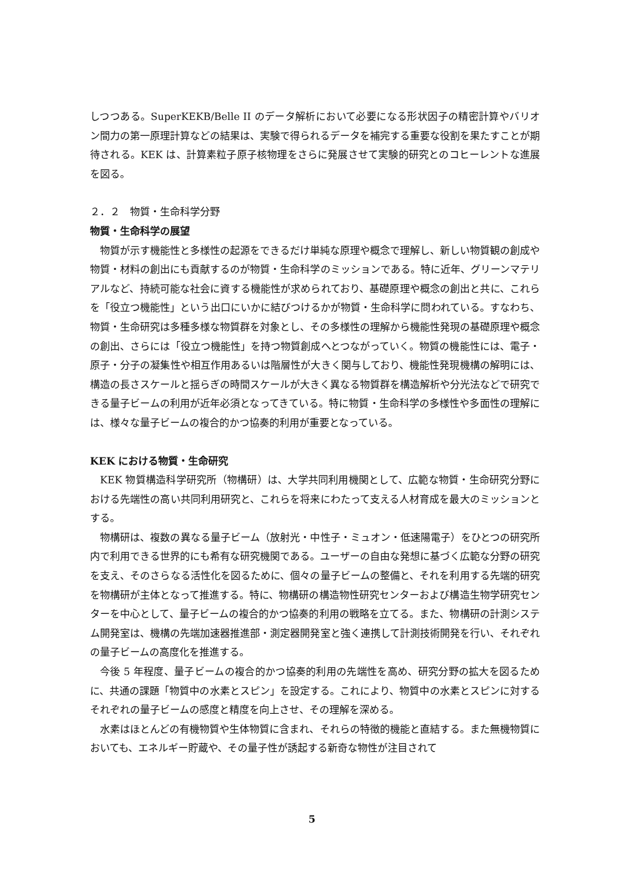しつつある。SuperKEKB/Belle II のデータ解析において必要になる形状因子の精密計算やバリオン間力の第一原理計算などの結果は、実験で得られるデータを補完する重要な役割を果たすことが期待される。KEK は、計算素粒子原子核物理をさらに発展させて実験的研究とのコヒーレントな進展を図る。
２．２　物質・生命科学分野
物質・生命科学の展望
物質が示す機能性と多様性の起源をできるだけ単純な原理や概念で理解し、新しい物質観の創成や物質・材料の創出にも貢献するのが物質・生命科学のミッションである。特に近年、グリーンマテリアルなど、持続可能な社会に資する機能性が求められており、基礎原理や概念の創出と共に、これらを「役立つ機能性」という出口にいかに結びつけるかが物質・生命科学に問われている。すなわち、物質・生命研究は多種多様な物質群を対象とし、その多様性の理解から機能性発現の基礎原理や概念の創出、さらには「役立つ機能性」を持つ物質創成へとつながっていく。物質の機能性には、電子・原子・分子の凝集性や相互作用あるいは階層性が大きく関与しており、機能性発現機構の解明には、構造の長さスケールと揺らぎの時間スケールが大きく異なる物質群を構造解析や分光法などで研究できる量子ビームの利用が近年必須となってきている。特に物質・生命科学の多様性や多面性の理解には、様々な量子ビームの複合的かつ協奏的利用が重要となっている。
KEK における物質・生命研究
KEK 物質構造科学研究所（物構研）は、大学共同利用機関として、広範な物質・生命研究分野における先端性の高い共同利用研究と、これらを将来にわたって支える人材育成を最大のミッションとする。
物構研は、複数の異なる量子ビーム（放射光・中性子・ミュオン・低速陽電子）をひとつの研究所内で利用できる世界的にも希有な研究機関である。ユーザーの自由な発想に基づく広範な分野の研究を支え、そのさらなる活性化を図るために、個々の量子ビームの整備と、それを利用する先端的研究を物構研が主体となって推進する。特に、物構研の構造物性研究センターおよび構造生物学研究センターを中心として、量子ビームの複合的かつ協奏的利用の戦略を立てる。また、物構研の計測システム開発室は、機構の先端加速器推進部・測定器開発室と強く連携して計測技術開発を行い、それぞれの量子ビームの高度化を推進する。
今後 5 年程度、量子ビームの複合的かつ協奏的利用の先端性を高め、研究分野の拡大を図るために、共通の課題「物質中の水素とスピン」を設定する。これにより、物質中の水素とスピンに対するそれぞれの量子ビームの感度と精度を向上させ、その理解を深める。
水素はほとんどの有機物質や生体物質に含まれ、それらの特徴的機能と直結する。また無機物質においても、エネルギー貯蔵や、その量子性が誘起する新奇な物性が注目されて
5